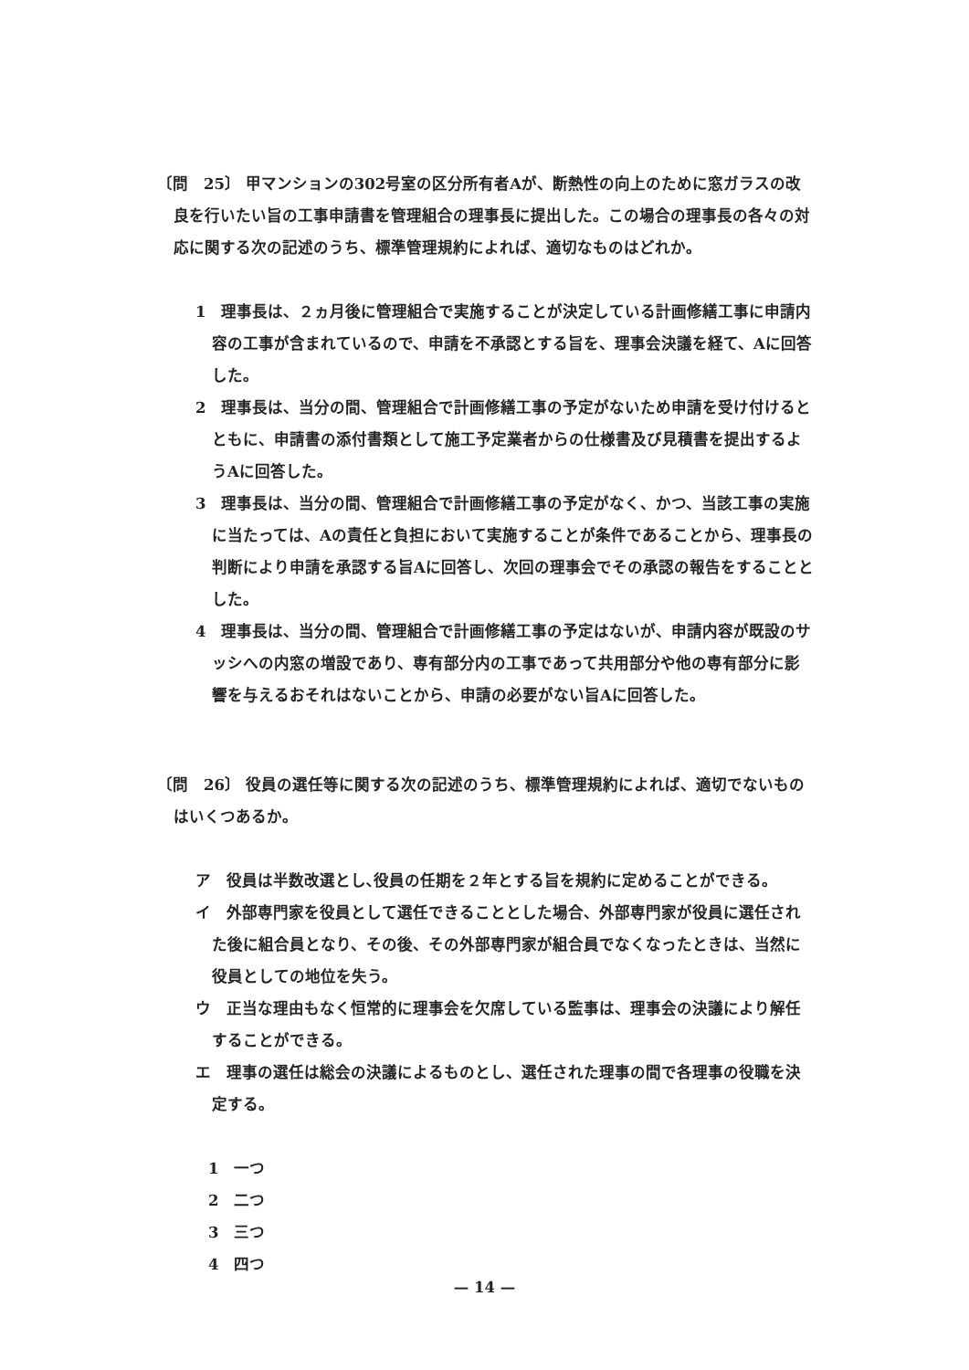〔問　25〕 甲マンションの302号室の区分所有者Aが、断熱性の向上のために窓ガラスの改良を行いたい旨の工事申請書を管理組合の理事長に提出した。この場合の理事長の各々の対応に関する次の記述のうち、標準管理規約によれば、適切なものはどれか。
1　理事長は、２ヵ月後に管理組合で実施することが決定している計画修繕工事に申請内容の工事が含まれているので、申請を不承認とする旨を、理事会決議を経て、Aに回答した。
2　理事長は、当分の間、管理組合で計画修繕工事の予定がないため申請を受け付けるとともに、申請書の添付書類として施工予定業者からの仕様書及び見積書を提出するようAに回答した。
3　理事長は、当分の間、管理組合で計画修繕工事の予定がなく、かつ、当該工事の実施に当たっては、Aの責任と負担において実施することが条件であることから、理事長の判断により申請を承認する旨Aに回答し、次回の理事会でその承認の報告をすることとした。
4　理事長は、当分の間、管理組合で計画修繕工事の予定はないが、申請内容が既設のサッシへの内窓の増設であり、専有部分内の工事であって共用部分や他の専有部分に影響を与えるおそれはないことから、申請の必要がない旨Aに回答した。
〔問　26〕 役員の選任等に関する次の記述のうち、標準管理規約によれば、適切でないものはいくつあるか。
ア　役員は半数改選とし､役員の任期を２年とする旨を規約に定めることができる。
イ　外部専門家を役員として選任できることとした場合、外部専門家が役員に選任された後に組合員となり、その後、その外部専門家が組合員でなくなったときは、当然に役員としての地位を失う。
ウ　正当な理由もなく恒常的に理事会を欠席している監事は、理事会の決議により解任することができる。
エ　理事の選任は総会の決議によるものとし、選任された理事の間で各理事の役職を決定する。
1　一つ
2　二つ
3　三つ
4　四つ
— 14 —